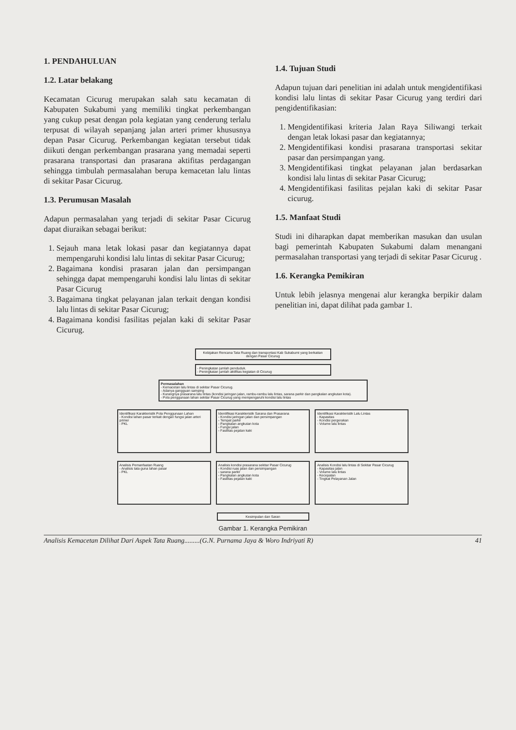1. PENDAHULUAN
1.2. Latar belakang
Kecamatan Cicurug merupakan salah satu kecamatan di Kabupaten Sukabumi yang memiliki tingkat perkembangan yang cukup pesat dengan pola kegiatan yang cenderung terlalu terpusat di wilayah sepanjang jalan arteri primer khususnya depan Pasar Cicurug. Perkembangan kegiatan tersebut tidak diikuti dengan perkembangan prasarana yang memadai seperti prasarana transportasi dan prasarana aktifitas perdagangan sehingga timbulah permasalahan berupa kemacetan lalu lintas di sekitar Pasar Cicurug.
1.3. Perumusan Masalah
Adapun permasalahan yang terjadi di sekitar Pasar Cicurug dapat diuraikan sebagai berikut:
1. Sejauh mana letak lokasi pasar dan kegiatannya dapat mempengaruhi kondisi lalu lintas di sekitar Pasar Cicurug;
2. Bagaimana kondisi prasaran jalan dan persimpangan sehingga dapat mempengaruhi kondisi lalu lintas di sekitar Pasar Cicurug
3. Bagaimana tingkat pelayanan jalan terkait dengan kondisi lalu lintas di sekitar Pasar Cicurug;
4. Bagaimana kondisi fasilitas pejalan kaki di sekitar Pasar Cicurug.
1.4. Tujuan Studi
Adapun tujuan dari penelitian ini adalah untuk mengidentifikasi kondisi lalu lintas di sekitar Pasar Cicurug yang terdiri dari pengidentifikasian:
1. Mengidentifikasi kriteria Jalan Raya Siliwangi terkait dengan letak lokasi pasar dan kegiatannya;
2. Mengidentifikasi kondisi prasarana transportasi sekitar pasar dan persimpangan yang.
3. Mengidentifikasi tingkat pelayanan jalan berdasarkan kondisi lalu lintas di sekitar Pasar Cicurug;
4. Mengidentifikasi fasilitas pejalan kaki di sekitar Pasar cicurug.
1.5. Manfaat Studi
Studi ini diharapkan dapat memberikan masukan dan usulan bagi pemerintah Kabupaten Sukabumi dalam menangani permasalahan transportasi yang terjadi di sekitar Pasar Cicurug .
1.6. Kerangka Pemikiran
Untuk lebih jelasnya mengenai alur kerangka berpikir dalam penelitian ini, dapat dilihat pada gambar 1.
Kebijakan Rencana Tata Ruang dan transportasi Kab Sukabumi yang berkaitan dengan Pasar Cicurug
- Peningkatan jumlah penduduk.
- Peningkatan jumlah aktifitas kegiatan di Cicurug
Permasalahan
- Kemacetan lalu lintas di sekitar Pasar Cicurug.
- Adanya gangguan samping
- Kurangnya prasarana lalu lintas (kondisi jaringan jalan, rambu-rambu lalu lintas, sarana parkir dan pangkalan angkutan kota).
- Pola penggunaan lahan sekitar Pasar Cicurug yang mempengaruhi kondisi lalu lintas
Identifikasi Karakteristik Pola Penggunaan Lahan
- Kondisi lahan pasar terkait dengan fungsi jalan arteri primer
- PKL
Identifikasi Karakteristik Sarana dan Prasarana
- Kondisi jaringan jalan dan persimpangan
- Tempat parkir
- Pangkalan angkutan kota
- Fungsi jalan
- Fasilitas pejalan kaki
Identifikasi Karakteristik Lalu Lintas
- Kapasitas
- Kondisi pergerakan
- Volume lalu lintas
Analisis Pemanfaatan Ruang
- Analisis tata guna lahan pasar
- PKL
Analisis kondisi prasarana sekitar Pasar Cicurug
- Kondisi ruas jalan dan persimpangan
- sarana parkir
- Pangkalan angkutan kota
- Fasilitas pejalan kaki
Analisis Kondisi lalu lintas di Sekitar Pasar Cicurug
- Kapasitas jalan
- Volume lalu lintas
- Kecepatan
- Tingkat Pelayanan Jalan
Kesimpulan dan Saran
Gambar 1. Kerangka Pemikiran
Analisis Kemacetan Dilihat Dari Aspek Tata Ruang.........(G.N. Purnama Jaya & Woro Indriyati R) 41